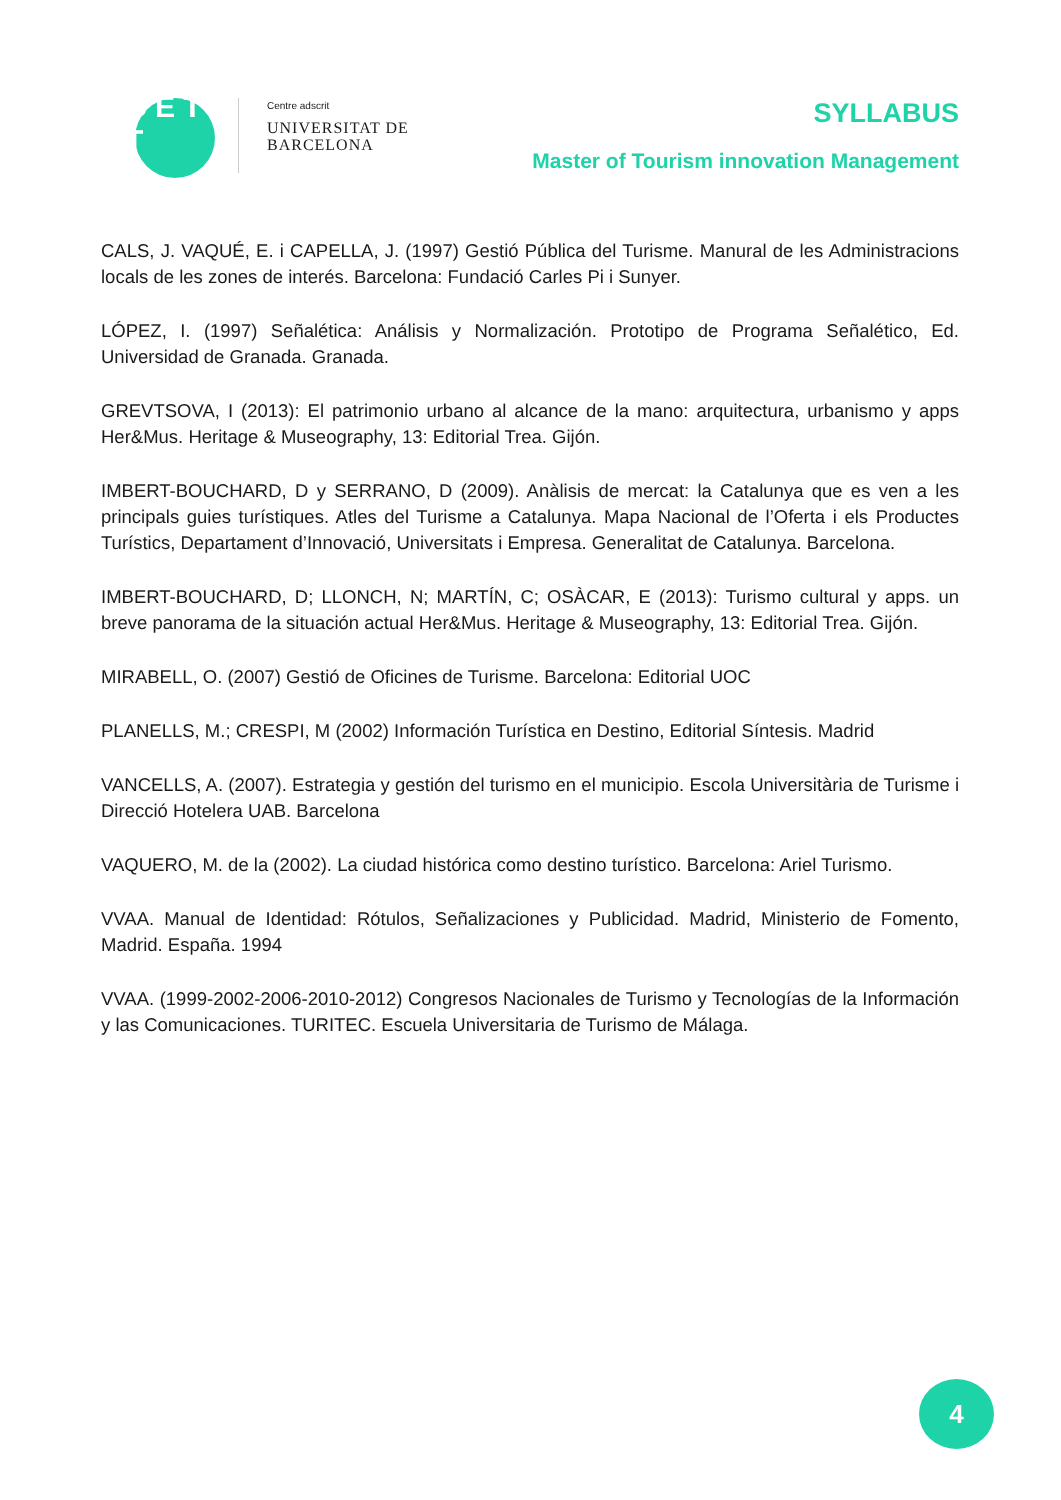C E T T
Centre adscrit
UNIVERSITAT DE
BARCELONA
SYLLABUS
Master of Tourism innovation Management
CALS, J. VAQUÉ, E. i CAPELLA, J. (1997) Gestió Pública del Turisme. Manural de les Administracions locals de les zones de interés. Barcelona: Fundació Carles Pi i Sunyer.
LÓPEZ, I. (1997) Señalética: Análisis y Normalización. Prototipo de Programa Señalético, Ed. Universidad de Granada. Granada.
GREVTSOVA, I (2013): El patrimonio urbano al alcance de la mano: arquitectura, urbanismo y apps Her&Mus. Heritage & Museography, 13: Editorial Trea. Gijón.
IMBERT-BOUCHARD, D y SERRANO, D (2009). Anàlisis de mercat: la Catalunya que es ven a les principals guies turístiques. Atles del Turisme a Catalunya. Mapa Nacional de l’Oferta i els Productes Turístics, Departament d’Innovació, Universitats i Empresa. Generalitat de Catalunya. Barcelona.
IMBERT-BOUCHARD, D; LLONCH, N; MARTÍN, C; OSÀCAR, E (2013): Turismo cultural y apps. un breve panorama de la situación actual Her&Mus. Heritage & Museography, 13: Editorial Trea. Gijón.
MIRABELL, O. (2007) Gestió de Oficines de Turisme. Barcelona: Editorial UOC
PLANELLS, M.; CRESPI, M (2002) Información Turística en Destino, Editorial Síntesis. Madrid
VANCELLS, A. (2007). Estrategia y gestión del turismo en el municipio. Escola Universitària de Turisme i Direcció Hotelera UAB. Barcelona
VAQUERO, M. de la (2002). La ciudad histórica como destino turístico. Barcelona: Ariel Turismo.
VVAA. Manual de Identidad: Rótulos, Señalizaciones y Publicidad. Madrid, Ministerio de Fomento, Madrid. España. 1994
VVAA. (1999-2002-2006-2010-2012) Congresos Nacionales de Turismo y Tecnologías de la Información y las Comunicaciones. TURITEC. Escuela Universitaria de Turismo de Málaga.
4